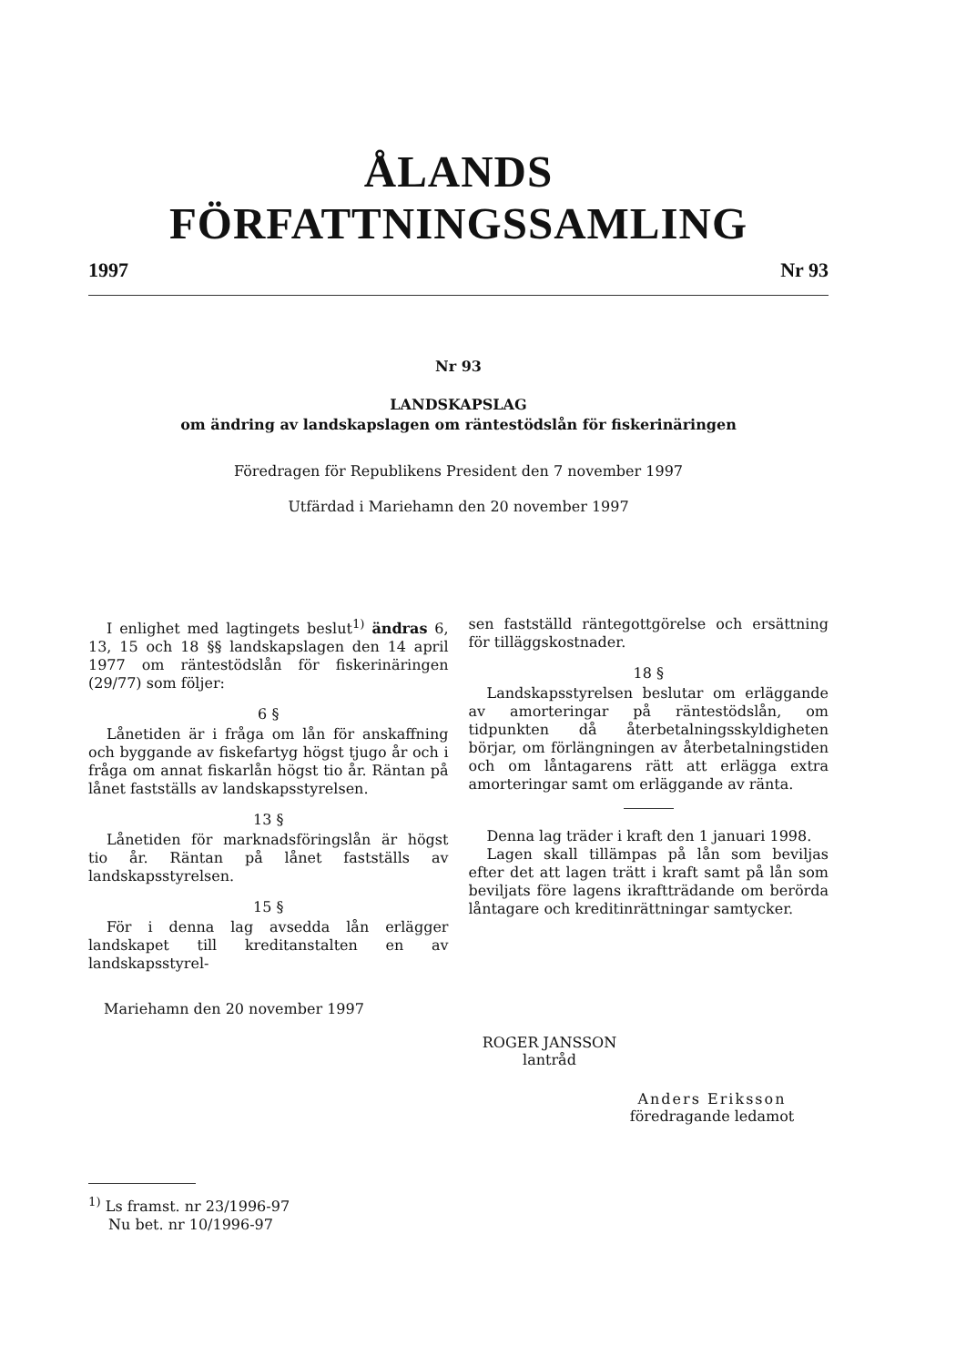ÅLANDS FÖRFATTNINGSSAMLING
1997 Nr 93
Nr 93
LANDSKAPSLAG
om ändring av landskapslagen om räntestödslån för fiskerinäringen
Föredragen för Republikens President den 7 november 1997
Utfärdad i Mariehamn den 20 november 1997
I enlighet med lagtingets beslut<sup>1)</sup> ändras 6, 13, 15 och 18 §§ landskapslagen den 14 april 1977 om räntestödslån för fiskerinäringen (29/77) som följer:
6 §
Lånetiden är i fråga om lån för anskaffning och byggande av fiskefartyg högst tjugo år och i fråga om annat fiskarlån högst tio år. Räntan på lånet fastställs av landskapsstyrelsen.
13 §
Lånetiden för marknadsföringslån är högst tio år. Räntan på lånet fastställs av landskapsstyrelsen.
15 §
För i denna lag avsedda lån erlägger landskapet till kreditanstalten en av landskapsstyrel-
sen fastställd räntegottgörelse och ersättning för tilläggskostnader.
18 §
Landskapsstyrelsen beslutar om erläggande av amorteringar på räntestödslån, om tidpunkten då återbetalningsskyldigheten börjar, om förlängningen av återbetalningstiden och om låntagarens rätt att erlägga extra amorteringar samt om erläggande av ränta.
Denna lag träder i kraft den 1 januari 1998.
Lagen skall tillämpas på lån som beviljas efter det att lagen trätt i kraft samt på lån som beviljats före lagens ikraftträdande om berörda låntagare och kreditinrättningar samtycker.
Mariehamn den 20 november 1997
ROGER JANSSON
lantråd
Anders Eriksson
föredragande ledamot
<sup>1)</sup> Ls framst. nr 23/1996-97
Nu bet. nr 10/1996-97